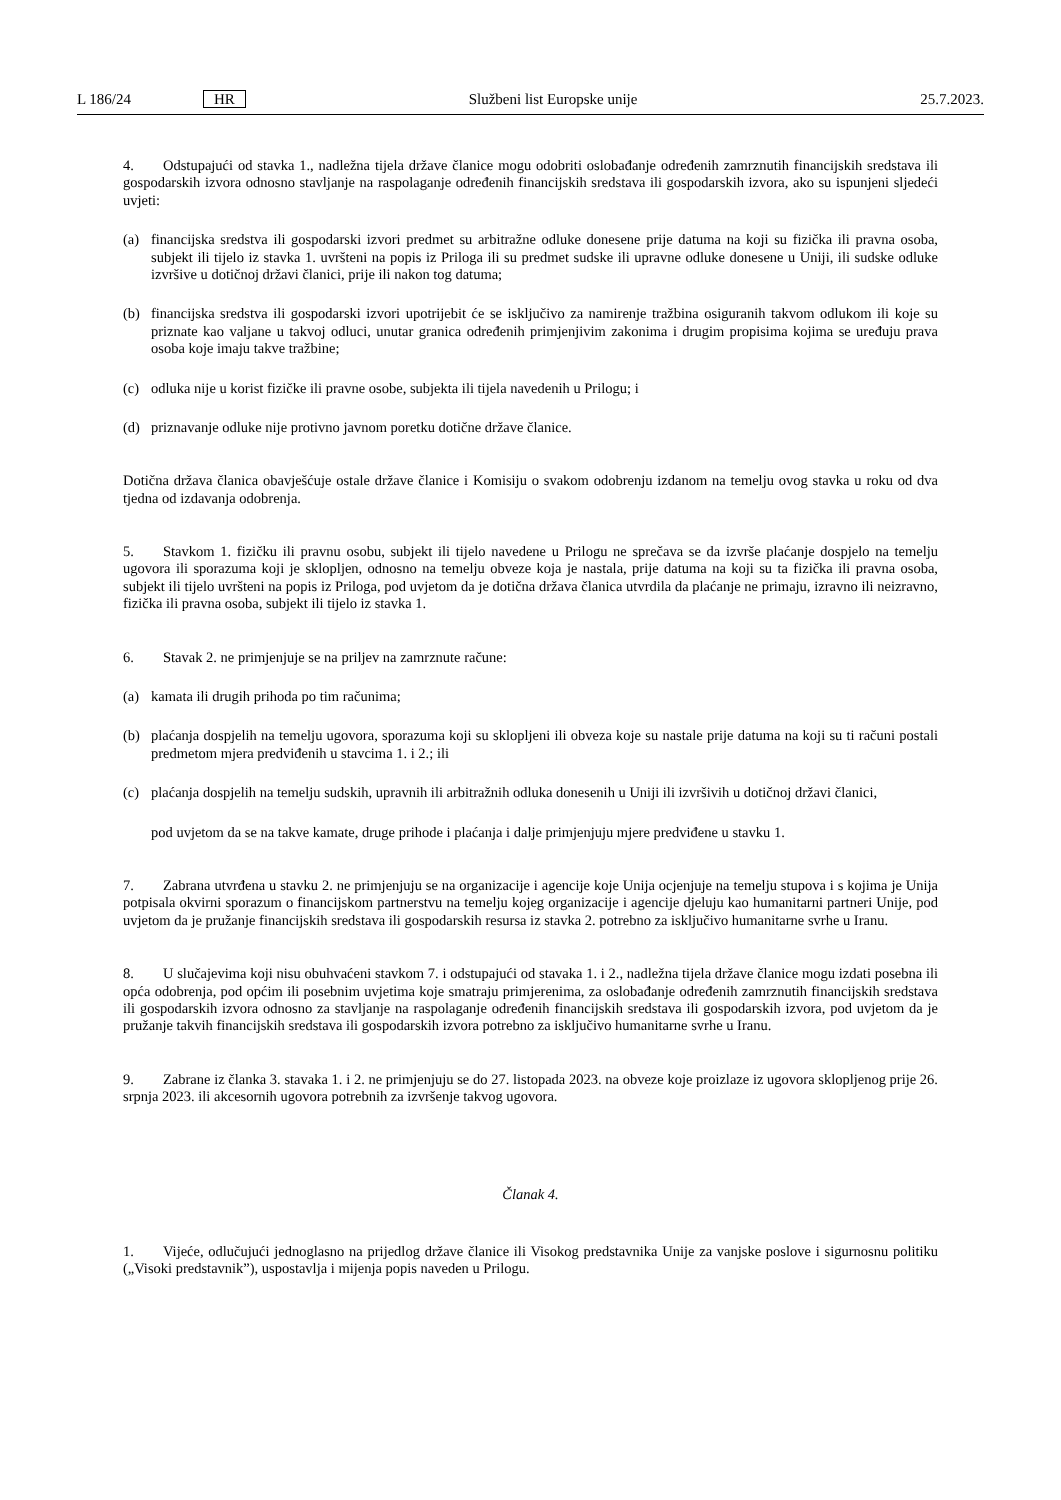L 186/24 HR Službeni list Europske unije 25.7.2023.
4. Odstupajući od stavka 1., nadležna tijela države članice mogu odobriti oslobađanje određenih zamrznutih financijskih sredstava ili gospodarskih izvora odnosno stavljanje na raspolaganje određenih financijskih sredstava ili gospodarskih izvora, ako su ispunjeni sljedeći uvjeti:
(a) financijska sredstva ili gospodarski izvori predmet su arbitražne odluke donesene prije datuma na koji su fizička ili pravna osoba, subjekt ili tijelo iz stavka 1. uvršteni na popis iz Priloga ili su predmet sudske ili upravne odluke donesene u Uniji, ili sudske odluke izvršive u dotičnoj državi članici, prije ili nakon tog datuma;
(b) financijska sredstva ili gospodarski izvori upotrijebit će se isključivo za namirenje tražbina osiguranih takvom odlukom ili koje su priznate kao valjane u takvoj odluci, unutar granica određenih primjenjivim zakonima i drugim propisima kojima se uređuju prava osoba koje imaju takve tražbine;
(c) odluka nije u korist fizičke ili pravne osobe, subjekta ili tijela navedenih u Prilogu; i
(d) priznavanje odluke nije protivno javnom poretku dotične države članice.
Dotična država članica obavješćuje ostale države članice i Komisiju o svakom odobrenju izdanom na temelju ovog stavka u roku od dva tjedna od izdavanja odobrenja.
5. Stavkom 1. fizičku ili pravnu osobu, subjekt ili tijelo navedene u Prilogu ne sprečava se da izvrše plaćanje dospjelo na temelju ugovora ili sporazuma koji je sklopljen, odnosno na temelju obveze koja je nastala, prije datuma na koji su ta fizička ili pravna osoba, subjekt ili tijelo uvršteni na popis iz Priloga, pod uvjetom da je dotična država članica utvrdila da plaćanje ne primaju, izravno ili neizravno, fizička ili pravna osoba, subjekt ili tijelo iz stavka 1.
6. Stavak 2. ne primjenjuje se na priljev na zamrznute račune:
(a) kamata ili drugih prihoda po tim računima;
(b) plaćanja dospjelih na temelju ugovora, sporazuma koji su sklopljeni ili obveza koje su nastale prije datuma na koji su ti računi postali predmetom mjera predviđenih u stavcima 1. i 2.; ili
(c) plaćanja dospjelih na temelju sudskih, upravnih ili arbitražnih odluka donesenih u Uniji ili izvršivih u dotičnoj državi članici,
pod uvjetom da se na takve kamate, druge prihode i plaćanja i dalje primjenjuju mjere predviđene u stavku 1.
7. Zabrana utvrđena u stavku 2. ne primjenjuju se na organizacije i agencije koje Unija ocjenjuje na temelju stupova i s kojima je Unija potpisala okvirni sporazum o financijskom partnerstvu na temelju kojeg organizacije i agencije djeluju kao humanitarni partneri Unije, pod uvjetom da je pružanje financijskih sredstava ili gospodarskih resursa iz stavka 2. potrebno za isključivo humanitarne svrhe u Iranu.
8. U slučajevima koji nisu obuhvaćeni stavkom 7. i odstupajući od stavaka 1. i 2., nadležna tijela države članice mogu izdati posebna ili opća odobrenja, pod općim ili posebnim uvjetima koje smatraju primjerenima, za oslobađanje određenih zamrznutih financijskih sredstava ili gospodarskih izvora odnosno za stavljanje na raspolaganje određenih financijskih sredstava ili gospodarskih izvora, pod uvjetom da je pružanje takvih financijskih sredstava ili gospodarskih izvora potrebno za isključivo humanitarne svrhe u Iranu.
9. Zabrane iz članka 3. stavaka 1. i 2. ne primjenjuju se do 27. listopada 2023. na obveze koje proizlaze iz ugovora sklopljenog prije 26. srpnja 2023. ili akcesornih ugovora potrebnih za izvršenje takvog ugovora.
Članak 4.
1. Vijeće, odlučujući jednoglasno na prijedlog države članice ili Visokog predstavnika Unije za vanjske poslove i sigurnosnu politiku („Visoki predstavnik”), uspostavlja i mijenja popis naveden u Prilogu.